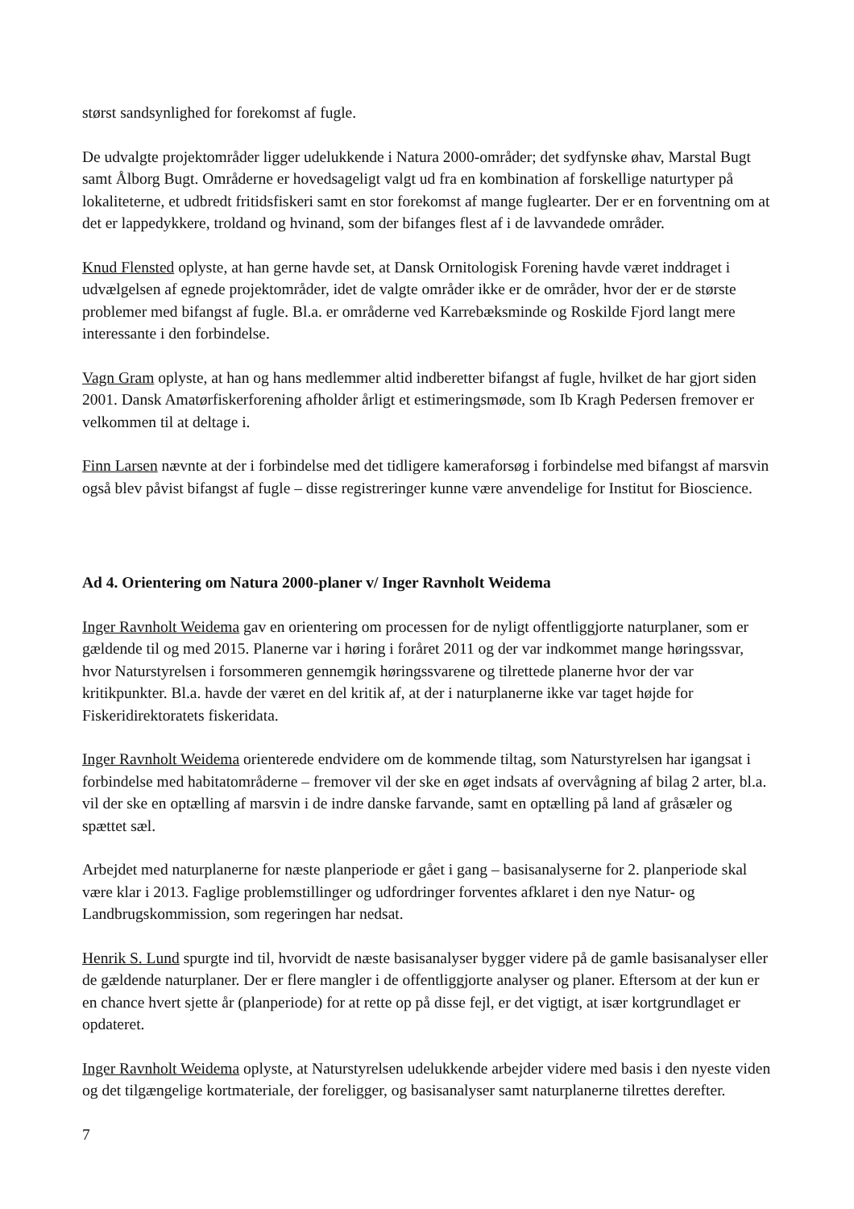størst sandsynlighed for forekomst af fugle.
De udvalgte projektområder ligger udelukkende i Natura 2000-områder; det sydfynske øhav, Marstal Bugt samt Ålborg Bugt. Områderne er hovedsageligt valgt ud fra en kombination af forskellige naturtyper på lokaliteterne, et udbredt fritidsfiskeri samt en stor forekomst af mange fuglearter. Der er en forventning om at det er lappedykkere, troldand og hvinand, som der bifanges flest af i de lavvandede områder.
Knud Flensted oplyste, at han gerne havde set, at Dansk Ornitologisk Forening havde været inddraget i udvælgelsen af egnede projektområder, idet de valgte områder ikke er de områder, hvor der er de største problemer med bifangst af fugle. Bl.a. er områderne ved Karrebæksminde og Roskilde Fjord langt mere interessante i den forbindelse.
Vagn Gram oplyste, at han og hans medlemmer altid indberetter bifangst af fugle, hvilket de har gjort siden 2001. Dansk Amatørfiskerforening afholder årligt et estimeringsmøde, som Ib Kragh Pedersen fremover er velkommen til at deltage i.
Finn Larsen nævnte at der i forbindelse med det tidligere kameraforsøg i forbindelse med bifangst af marsvin også blev påvist bifangst af fugle – disse registreringer kunne være anvendelige for Institut for Bioscience.
Ad 4. Orientering om Natura 2000-planer v/ Inger Ravnholt Weidema
Inger Ravnholt Weidema gav en orientering om processen for de nyligt offentliggjorte naturplaner, som er gældende til og med 2015. Planerne var i høring i foråret 2011 og der var indkommet mange høringssvar, hvor Naturstyrelsen i forsommeren gennemgik høringssvarene og tilrettede planerne hvor der var kritikpunkter. Bl.a. havde der været en del kritik af, at der i naturplanerne ikke var taget højde for Fiskeridirektoratets fiskeridata.
Inger Ravnholt Weidema orienterede endvidere om de kommende tiltag, som Naturstyrelsen har igangsat i forbindelse med habitatområderne – fremover vil der ske en øget indsats af overvågning af bilag 2 arter, bl.a. vil der ske en optælling af marsvin i de indre danske farvande, samt en optælling på land af gråsæler og spættet sæl.
Arbejdet med naturplanerne for næste planperiode er gået i gang – basisanalyserne for 2. planperiode skal være klar i 2013. Faglige problemstillinger og udfordringer forventes afklaret i den nye Natur- og Landbrugskommission, som regeringen har nedsat.
Henrik S. Lund spurgte ind til, hvorvidt de næste basisanalyser bygger videre på de gamle basisanalyser eller de gældende naturplaner. Der er flere mangler i de offentliggjorte analyser og planer. Eftersom at der kun er en chance hvert sjette år (planperiode) for at rette op på disse fejl, er det vigtigt, at især kortgrundlaget er opdateret.
Inger Ravnholt Weidema oplyste, at Naturstyrelsen udelukkende arbejder videre med basis i den nyeste viden og det tilgængelige kortmateriale, der foreligger, og basisanalyser samt naturplanerne tilrettes derefter.
7